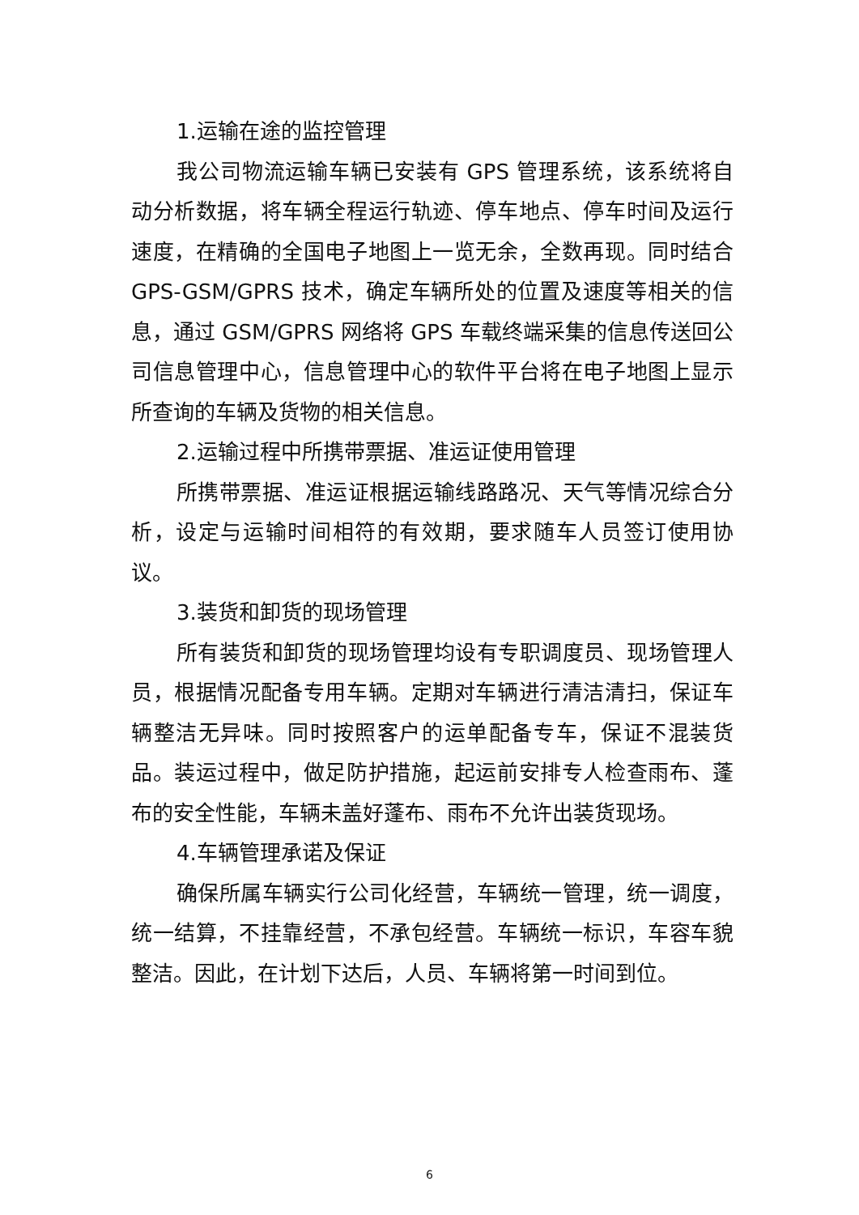1.运输在途的监控管理
我公司物流运输车辆已安装有 GPS 管理系统，该系统将自动分析数据，将车辆全程运行轨迹、停车地点、停车时间及运行速度，在精确的全国电子地图上一览无余，全数再现。同时结合 GPS-GSM/GPRS 技术，确定车辆所处的位置及速度等相关的信息，通过 GSM/GPRS 网络将 GPS 车载终端采集的信息传送回公司信息管理中心，信息管理中心的软件平台将在电子地图上显示所查询的车辆及货物的相关信息。
2.运输过程中所携带票据、准运证使用管理
所携带票据、准运证根据运输线路路况、天气等情况综合分析，设定与运输时间相符的有效期，要求随车人员签订使用协议。
3.装货和卸货的现场管理
所有装货和卸货的现场管理均设有专职调度员、现场管理人员，根据情况配备专用车辆。定期对车辆进行清洁清扫，保证车辆整洁无异味。同时按照客户的运单配备专车，保证不混装货品。装运过程中，做足防护措施，起运前安排专人检查雨布、蓬布的安全性能，车辆未盖好蓬布、雨布不允许出装货现场。
4.车辆管理承诺及保证
确保所属车辆实行公司化经营，车辆统一管理，统一调度，统一结算，不挂靠经营，不承包经营。车辆统一标识，车容车貌整洁。因此，在计划下达后，人员、车辆将第一时间到位。
6